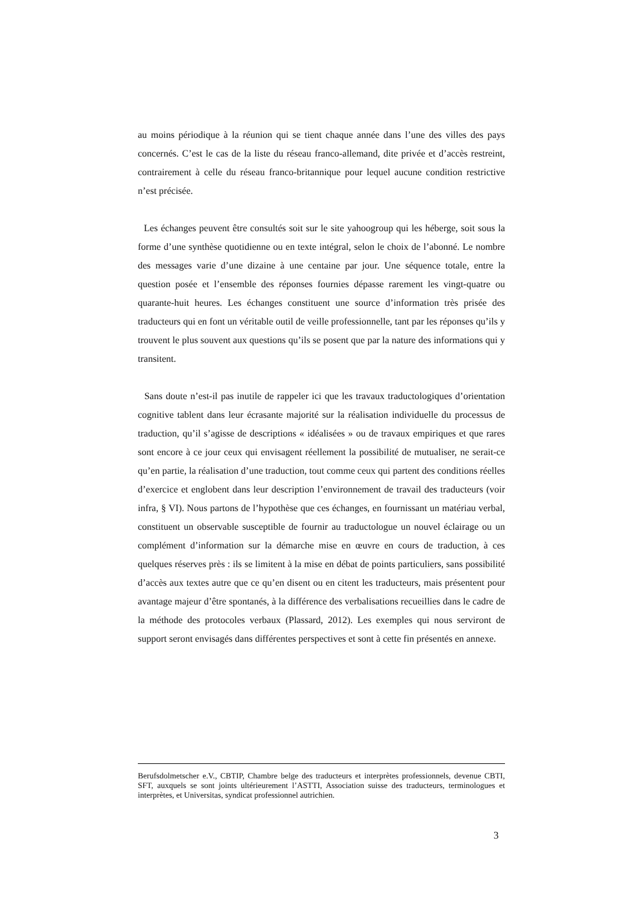au moins périodique à la réunion qui se tient chaque année dans l’une des villes des pays concernés. C’est le cas de la liste du réseau franco-allemand, dite privée et d’accès restreint, contrairement à celle du réseau franco-britannique pour lequel aucune condition restrictive n’est précisée.
Les échanges peuvent être consultés soit sur le site yahoogroup qui les héberge, soit sous la forme d’une synthèse quotidienne ou en texte intégral, selon le choix de l’abonné. Le nombre des messages varie d’une dizaine à une centaine par jour. Une séquence totale, entre la question posée et l’ensemble des réponses fournies dépasse rarement les vingt-quatre ou quarante-huit heures. Les échanges constituent une source d’information très prisée des traducteurs qui en font un véritable outil de veille professionnelle, tant par les réponses qu’ils y trouvent le plus souvent aux questions qu’ils se posent que par la nature des informations qui y transitent.
Sans doute n’est-il pas inutile de rappeler ici que les travaux traductologiques d’orientation cognitive tablent dans leur écrasante majorité sur la réalisation individuelle du processus de traduction, qu’il s’agisse de descriptions « idéalisées » ou de travaux empiriques et que rares sont encore à ce jour ceux qui envisagent réellement la possibilité de mutualiser, ne serait-ce qu’en partie, la réalisation d’une traduction, tout comme ceux qui partent des conditions réelles d’exercice et englobent dans leur description l’environnement de travail des traducteurs (voir infra, § VI). Nous partons de l’hypothèse que ces échanges, en fournissant un matériau verbal, constituent un observable susceptible de fournir au traductologue un nouvel éclairage ou un complément d’information sur la démarche mise en œuvre en cours de traduction, à ces quelques réserves près : ils se limitent à la mise en débat de points particuliers, sans possibilité d’accès aux textes autre que ce qu’en disent ou en citent les traducteurs, mais présentent pour avantage majeur d’être spontanés, à la différence des verbalisations recueillies dans le cadre de la méthode des protocoles verbaux (Plassard, 2012). Les exemples qui nous serviront de support seront envisagés dans différentes perspectives et sont à cette fin présentés en annexe.
Berufsdolmetscher e.V., CBTIP, Chambre belge des traducteurs et interprètes professionnels, devenue CBTI, SFT, auxquels se sont joints ultérieurement l’ASTTI, Association suisse des traducteurs, terminologues et interprètes, et Universitas, syndicat professionnel autrichien.
3